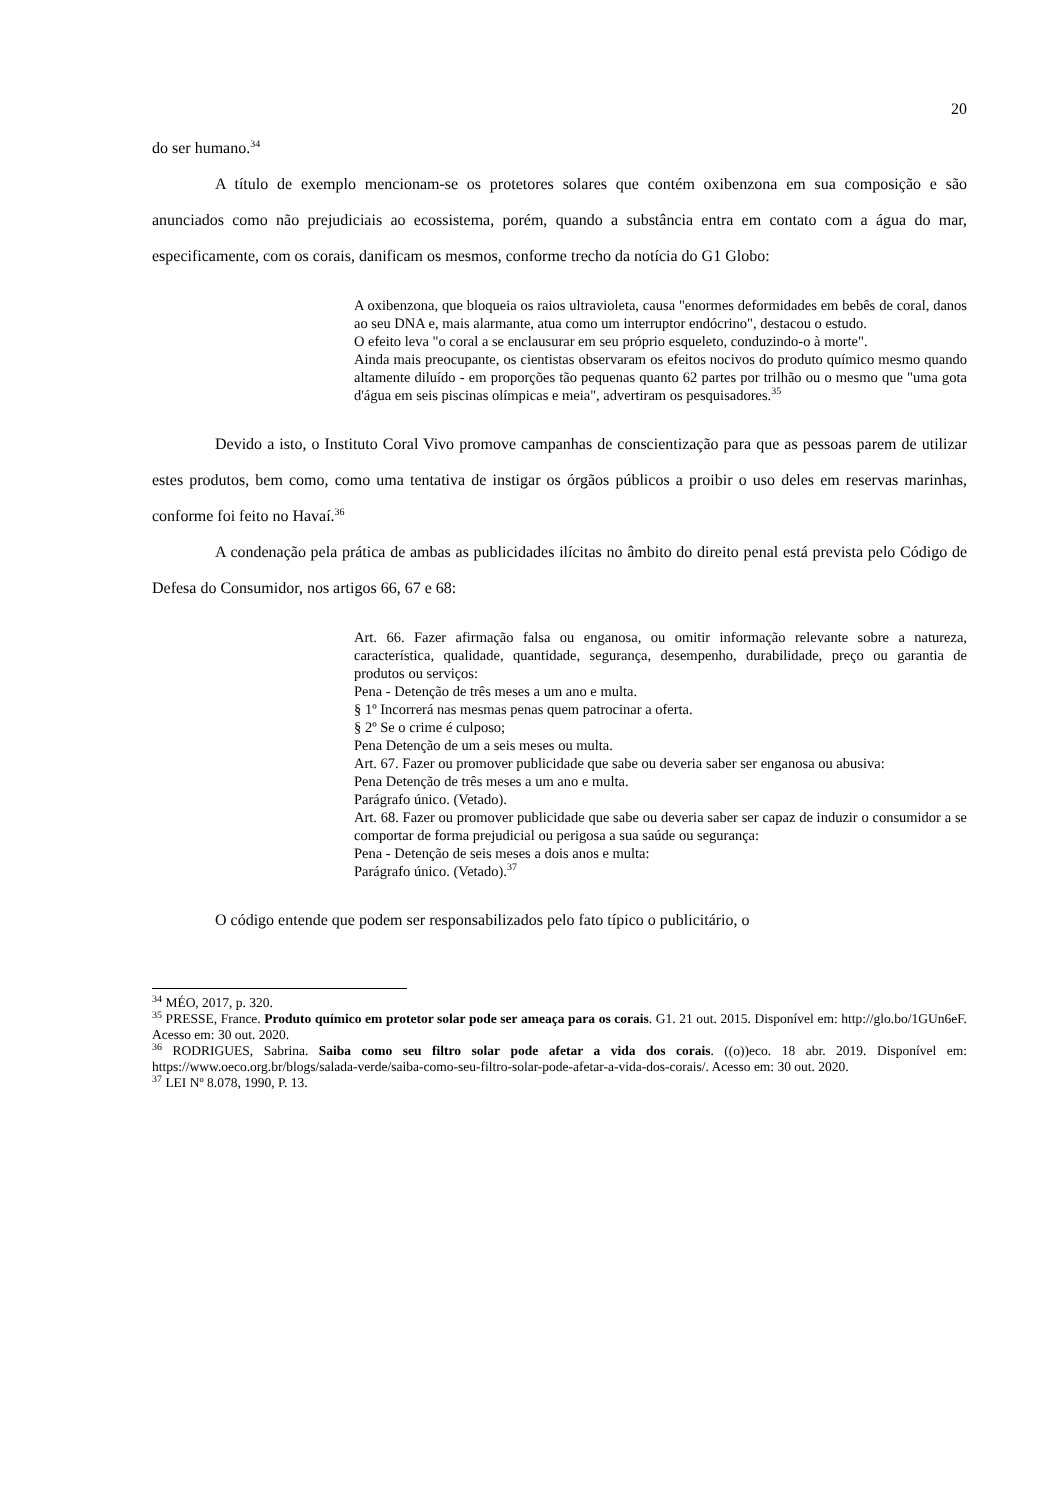20
do ser humano.<sup>34</sup>
A título de exemplo mencionam-se os protetores solares que contém oxibenzona em sua composição e são anunciados como não prejudiciais ao ecossistema, porém, quando a substância entra em contato com a água do mar, especificamente, com os corais, danificam os mesmos, conforme trecho da notícia do G1 Globo:
A oxibenzona, que bloqueia os raios ultravioleta, causa "enormes deformidades em bebês de coral, danos ao seu DNA e, mais alarmante, atua como um interruptor endócrino", destacou o estudo.
O efeito leva "o coral a se enclausurar em seu próprio esqueleto, conduzindo-o à morte".
Ainda mais preocupante, os cientistas observaram os efeitos nocivos do produto químico mesmo quando altamente diluído - em proporções tão pequenas quanto 62 partes por trilhão ou o mesmo que "uma gota d'água em seis piscinas olímpicas e meia", advertiram os pesquisadores.<sup>35</sup>
Devido a isto, o Instituto Coral Vivo promove campanhas de conscientização para que as pessoas parem de utilizar estes produtos, bem como, como uma tentativa de instigar os órgãos públicos a proibir o uso deles em reservas marinhas, conforme foi feito no Havaí.<sup>36</sup>
A condenação pela prática de ambas as publicidades ilícitas no âmbito do direito penal está prevista pelo Código de Defesa do Consumidor, nos artigos 66, 67 e 68:
Art. 66. Fazer afirmação falsa ou enganosa, ou omitir informação relevante sobre a natureza, característica, qualidade, quantidade, segurança, desempenho, durabilidade, preço ou garantia de produtos ou serviços:
Pena - Detenção de três meses a um ano e multa.
§ 1º Incorrerá nas mesmas penas quem patrocinar a oferta.
§ 2º Se o crime é culposo;
Pena Detenção de um a seis meses ou multa.
Art. 67. Fazer ou promover publicidade que sabe ou deveria saber ser enganosa ou abusiva:
Pena Detenção de três meses a um ano e multa.
Parágrafo único. (Vetado).
Art. 68. Fazer ou promover publicidade que sabe ou deveria saber ser capaz de induzir o consumidor a se comportar de forma prejudicial ou perigosa a sua saúde ou segurança:
Pena - Detenção de seis meses a dois anos e multa:
Parágrafo único. (Vetado).<sup>37</sup>
O código entende que podem ser responsabilizados pelo fato típico o publicitário, o
<sup>34</sup> MÉO, 2017, p. 320.
<sup>35</sup> PRESSE, France. Produto químico em protetor solar pode ser ameaça para os corais. G1. 21 out. 2015. Disponível em: http://glo.bo/1GUn6eF. Acesso em: 30 out. 2020.
<sup>36</sup> RODRIGUES, Sabrina. Saiba como seu filtro solar pode afetar a vida dos corais. ((o))eco. 18 abr. 2019. Disponível em: https://www.oeco.org.br/blogs/salada-verde/saiba-como-seu-filtro-solar-pode-afetar-a-vida-dos-corais/. Acesso em: 30 out. 2020.
<sup>37</sup> LEI Nº 8.078, 1990, P. 13.